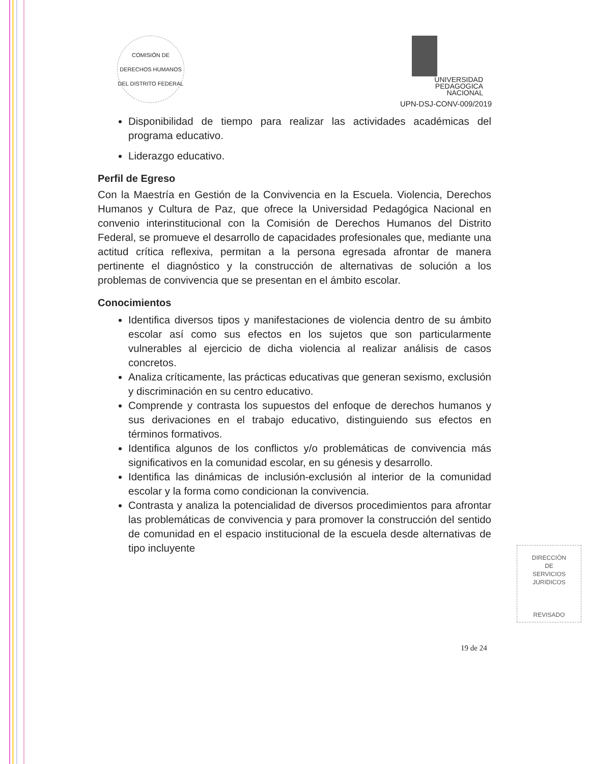COMISIÓN DE DERECHOS HUMANOS DEL DISTRITO FEDERAL
UNIVERSIDAD
PEDAGOGICA
NACIONAL
UPN-DSJ-CONV-009/2019
Disponibilidad de tiempo para realizar las actividades académicas del programa educativo.
Liderazgo educativo.
Perfil de Egreso
Con la Maestría en Gestión de la Convivencia en la Escuela. Violencia, Derechos Humanos y Cultura de Paz, que ofrece la Universidad Pedagógica Nacional en convenio interinstitucional con la Comisión de Derechos Humanos del Distrito Federal, se promueve el desarrollo de capacidades profesionales que, mediante una actitud crítica reflexiva, permitan a la persona egresada afrontar de manera pertinente el diagnóstico y la construcción de alternativas de solución a los problemas de convivencia que se presentan en el ámbito escolar.
Conocimientos
Identifica diversos tipos y manifestaciones de violencia dentro de su ámbito escolar así como sus efectos en los sujetos que son particularmente vulnerables al ejercicio de dicha violencia al realizar análisis de casos concretos.
Analiza críticamente, las prácticas educativas que generan sexismo, exclusión y discriminación en su centro educativo.
Comprende y contrasta los supuestos del enfoque de derechos humanos y sus derivaciones en el trabajo educativo, distinguiendo sus efectos en términos formativos.
Identifica algunos de los conflictos y/o problemáticas de convivencia más significativos en la comunidad escolar, en su génesis y desarrollo.
Identifica las dinámicas de inclusión-exclusión al interior de la comunidad escolar y la forma como condicionan la convivencia.
Contrasta y analiza la potencialidad de diversos procedimientos para afrontar las problemáticas de convivencia y para promover la construcción del sentido de comunidad en el espacio institucional de la escuela desde alternativas de tipo incluyente
DIRECCIÓN
DE
SERVICIOS
JURIDICOS
REVISADO
19 de 24